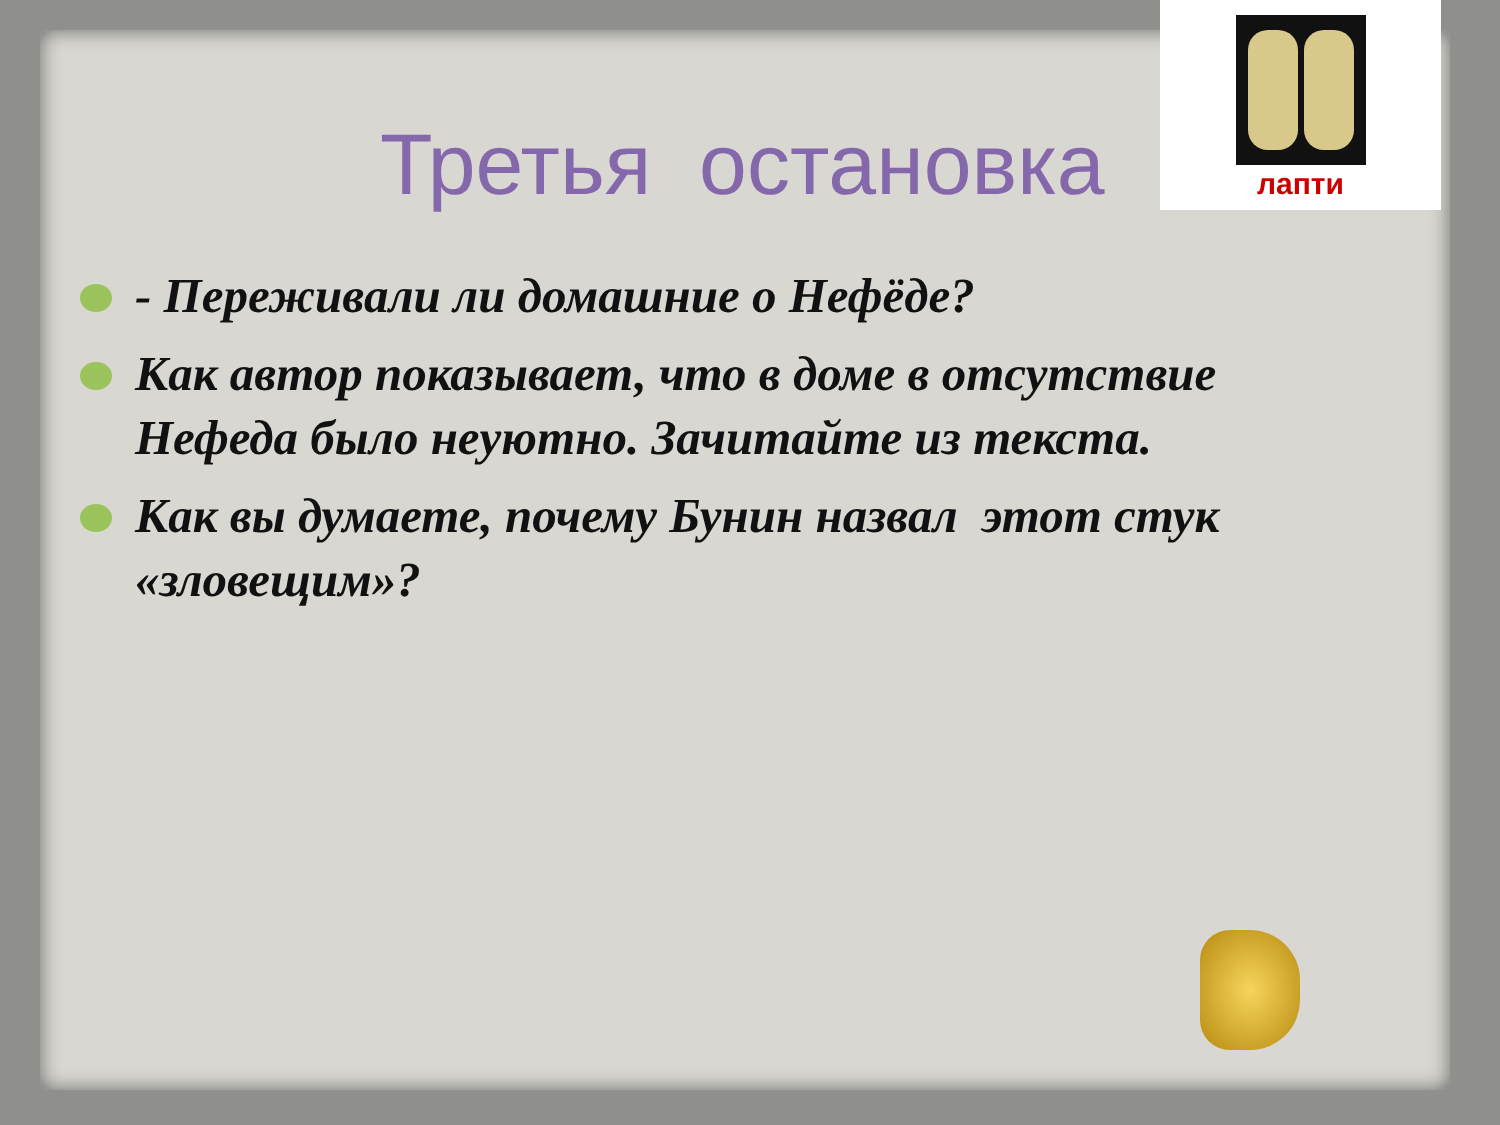лапти
Третья остановка
- Переживали ли домашние о Нефёде?
Как автор показывает, что в доме в отсутствие Нефеда было неуютно. Зачитайте из текста.
Как вы думаете, почему Бунин назвал этот стук «зловещим»?